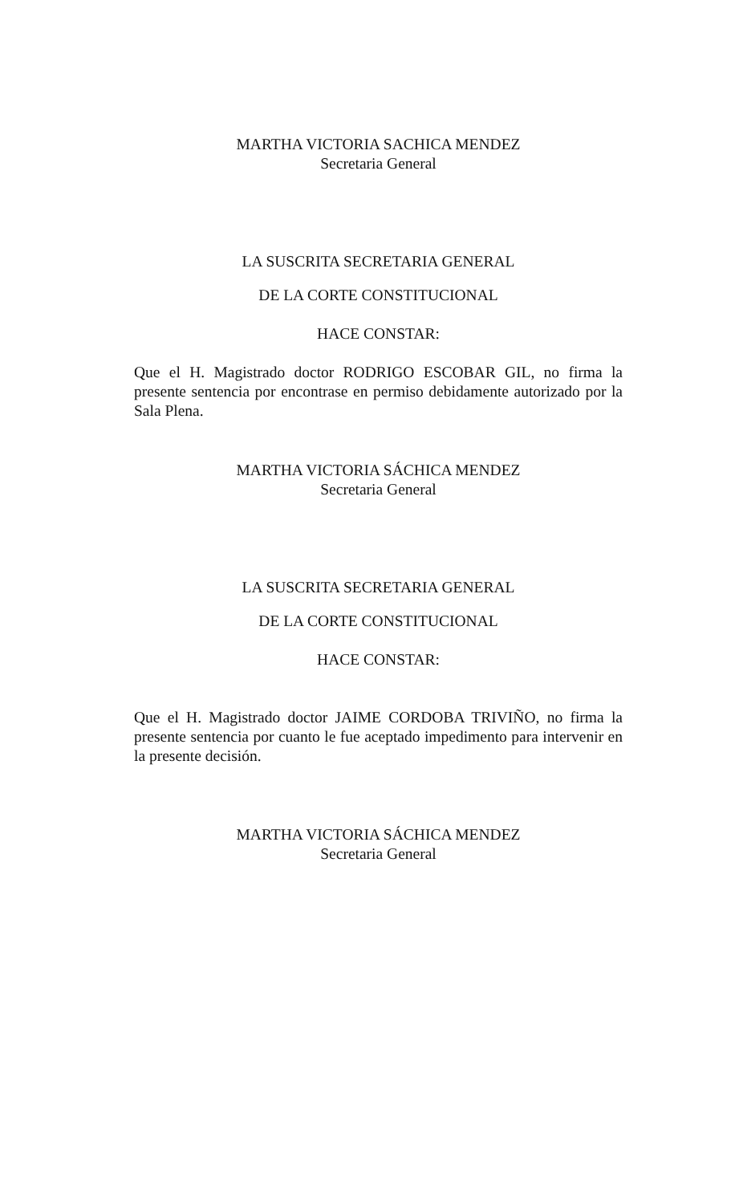MARTHA VICTORIA SACHICA MENDEZ
Secretaria General
LA SUSCRITA SECRETARIA GENERAL
DE LA CORTE CONSTITUCIONAL
HACE CONSTAR:
Que el H. Magistrado doctor RODRIGO ESCOBAR GIL, no firma la presente sentencia por encontrase en permiso debidamente autorizado por la Sala Plena.
MARTHA VICTORIA SÁCHICA MENDEZ
Secretaria General
LA SUSCRITA SECRETARIA GENERAL
DE LA CORTE CONSTITUCIONAL
HACE CONSTAR:
Que el H. Magistrado doctor JAIME CORDOBA TRIVIÑO, no firma la presente sentencia por cuanto le fue aceptado impedimento para intervenir en la presente decisión.
MARTHA VICTORIA SÁCHICA MENDEZ
Secretaria General